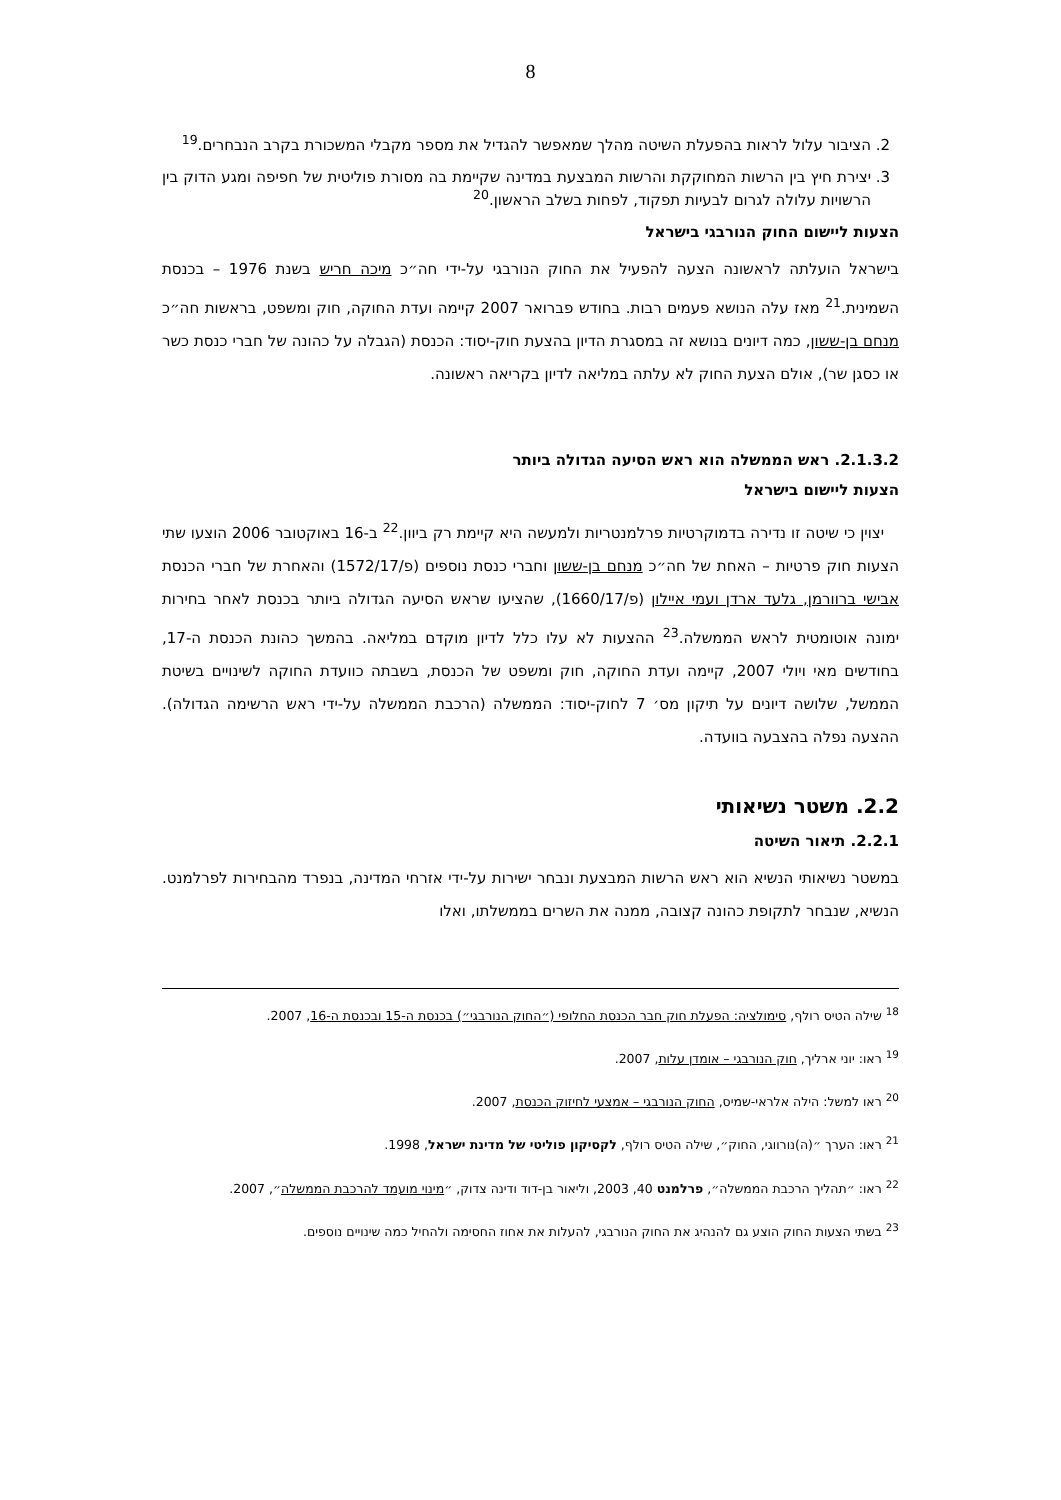8
2. הציבור עלול לראות בהפעלת השיטה מהלך שמאפשר להגדיל את מספר מקבלי המשכורת בקרב הנבחרים.<sup>19</sup>
3. יצירת חיץ בין הרשות המחוקקת והרשות המבצעת במדינה שקיימת בה מסורת פוליטית של חפיפה ומגע הדוק בין הרשויות עלולה לגרום לבעיות תפקוד, לפחות בשלב הראשון.<sup>20</sup>
הצעות ליישום החוק הנורבגי בישראל
בישראל הועלתה לראשונה הצעה להפעיל את החוק הנורבגי על-ידי חה״כ מיכה חריש בשנת 1976 – בכנסת השמינית.<sup>21</sup> מאז עלה הנושא פעמים רבות. בחודש פברואר 2007 קיימה ועדת החוקה, חוק ומשפט, בראשות חה״כ מנחם בן-ששון, כמה דיונים בנושא זה במסגרת הדיון בהצעת חוק-יסוד: הכנסת (הגבלה על כהונה של חברי כנסת כשר או כסגן שר), אולם הצעת החוק לא עלתה במליאה לדיון בקריאה ראשונה.
2.1.3.2. ראש הממשלה הוא ראש הסיעה הגדולה ביותר
הצעות ליישום בישראל
יצוין כי שיטה זו נדירה בדמוקרטיות פרלמנטריות ולמעשה היא קיימת רק ביוון.<sup>22</sup> ב-16 באוקטובר 2006 הוצעו שתי הצעות חוק פרטיות – האחת של חה״כ מנחם בן-ששון וחברי כנסת נוספים (פ/1572/17) והאחרת של חברי הכנסת אבישי ברוורמן, גלעד ארדן ועמי איילון (פ/1660/17), שהציעו שראש הסיעה הגדולה ביותר בכנסת לאחר בחירות ימונה אוטומטית לראש הממשלה.<sup>23</sup> ההצעות לא עלו כלל לדיון מוקדם במליאה. בהמשך כהונת הכנסת ה-17, בחודשים מאי ויולי 2007, קיימה ועדת החוקה, חוק ומשפט של הכנסת, בשבתה כוועדת החוקה לשינויים בשיטת הממשל, שלושה דיונים על תיקון מס׳ 7 לחוק-יסוד: הממשלה (הרכבת הממשלה על-ידי ראש הרשימה הגדולה). ההצעה נפלה בהצבעה בוועדה.
2.2. משטר נשיאותי
2.2.1. תיאור השיטה
במשטר נשיאותי הנשיא הוא ראש הרשות המבצעת ונבחר ישירות על-ידי אזרחי המדינה, בנפרד מהבחירות לפרלמנט. הנשיא, שנבחר לתקופת כהונה קצובה, ממנה את השרים בממשלתו, ואלו
<sup>18</sup> שילה הטיס רולף, סימולציה: הפעלת חוק חבר הכנסת החלופי (״החוק הנורבגי״) בכנסת ה-15 ובכנסת ה-16, 2007.
<sup>19</sup> ראו: יוני ארליך, חוק הנורבגי – אומדן עלות, 2007.
<sup>20</sup> ראו למשל: הילה אלראי-שמיס, החוק הנורבגי – אמצעי לחיזוק הכנסת, 2007.
<sup>21</sup> ראו: הערך ״(ה)נורווגי, החוק״, שילה הטיס רולף, לקסיקון פוליטי של מדינת ישראל, 1998.
<sup>22</sup> ראו: ״תהליך הרכבת הממשלה״, פרלמנט 40, 2003, וליאור בן-דוד ודינה צדוק, ״מינוי מועמד להרכבת הממשלה״, 2007.
<sup>23</sup> בשתי הצעות החוק הוצע גם להנהיג את החוק הנורבגי, להעלות את אחוז החסימה ולהחיל כמה שינויים נוספים.